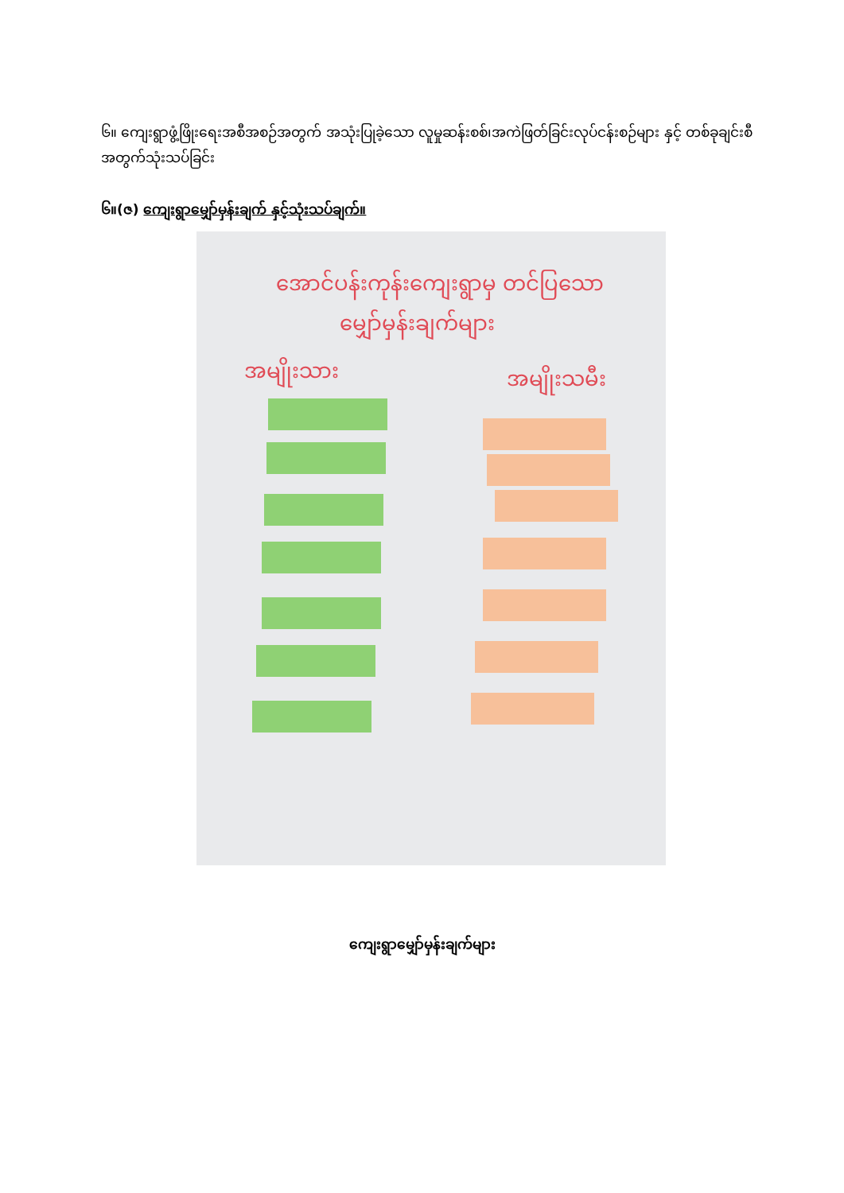၆။ ကျေးရွာဖွံ့ဖြိုးရေးအစီအစဉ်အတွက် အသုံးပြုခဲ့သော လူမှုဆန်းစစ်၊အကဲဖြတ်ခြင်းလုပ်ငန်းစဉ်များ နှင့် တစ်ခုချင်းစီအတွက်သုံးသပ်ခြင်း
၆။(ဇ) ကျေးရွာမျှော်မှန်းချက် နှင့်သုံးသပ်ချက်။
အောင်ပန်းကုန်းကျေးရွာမှ တင်ပြသော
မျှော်မှန်းချက်များ
အမျိုးသား အမျိုးသမီး
ကျေးရွာမျှော်မှန်းချက်များ